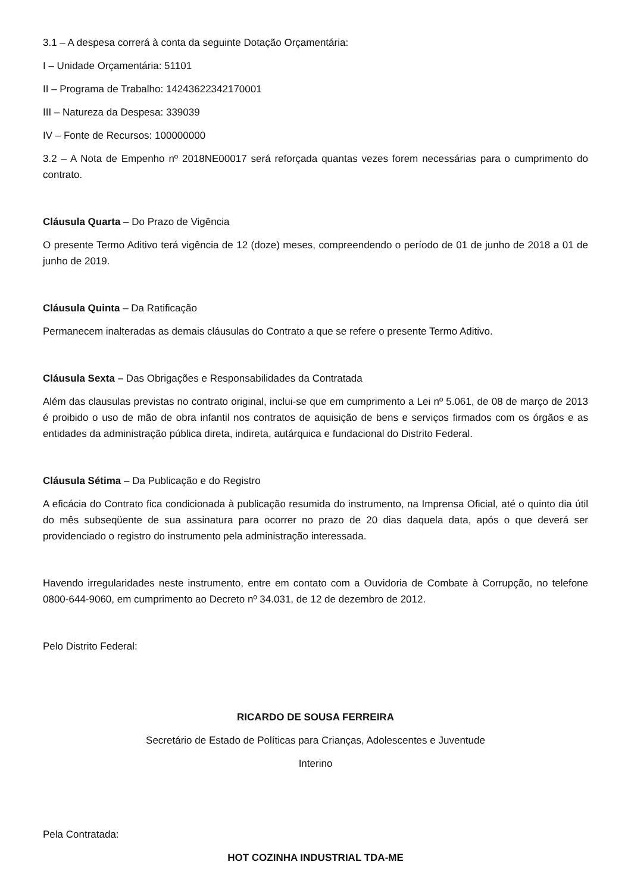3.1 – A despesa correrá à conta da seguinte Dotação Orçamentária:
I – Unidade Orçamentária: 51101
II – Programa de Trabalho: 14243622342170001
III – Natureza da Despesa: 339039
IV – Fonte de Recursos: 100000000
3.2 – A Nota de Empenho nº 2018NE00017 será reforçada quantas vezes forem necessárias para o cumprimento do contrato.
Cláusula Quarta – Do Prazo de Vigência
O presente Termo Aditivo terá vigência de 12 (doze) meses, compreendendo o período de 01 de junho de 2018 a 01 de junho de 2019.
Cláusula Quinta – Da Ratificação
Permanecem inalteradas as demais cláusulas do Contrato a que se refere o presente Termo Aditivo.
Cláusula Sexta – Das Obrigações e Responsabilidades da Contratada
Além das clausulas previstas no contrato original, inclui-se que em cumprimento a Lei nº 5.061, de 08 de março de 2013 é proibido o uso de mão de obra infantil nos contratos de aquisição de bens e serviços firmados com os órgãos e as entidades da administração pública direta, indireta, autárquica e fundacional do Distrito Federal.
Cláusula Sétima – Da Publicação e do Registro
A eficácia do Contrato fica condicionada à publicação resumida do instrumento, na Imprensa Oficial, até o quinto dia útil do mês subseqüente de sua assinatura para ocorrer no prazo de 20 dias daquela data, após o que deverá ser providenciado o registro do instrumento pela administração interessada.
Havendo irregularidades neste instrumento, entre em contato com a Ouvidoria de Combate à Corrupção, no telefone 0800-644-9060, em cumprimento ao Decreto nº 34.031, de 12 de dezembro de 2012.
Pelo Distrito Federal:
RICARDO DE SOUSA FERREIRA
Secretário de Estado de Políticas para Crianças, Adolescentes e Juventude
Interino
Pela Contratada:
HOT COZINHA INDUSTRIAL TDA-ME